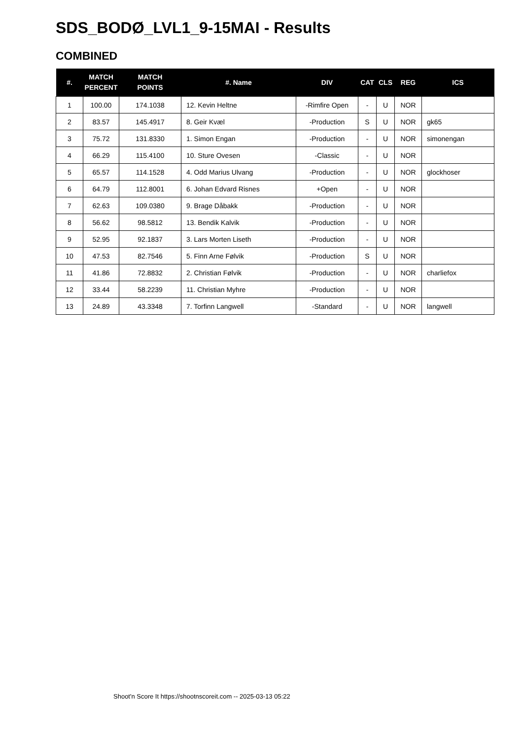SDS_BODØ_LVL1_9-15MAI - Results
COMBINED
| #. | MATCH PERCENT | MATCH POINTS | #. Name | DIV | CAT | CLS | REG | ICS |
| --- | --- | --- | --- | --- | --- | --- | --- | --- |
| 1 | 100.00 | 174.1038 | 12. Kevin Heltne | -Rimfire Open | - | U | NOR | |
| 2 | 83.57 | 145.4917 | 8. Geir Kvæl | -Production | S | U | NOR | gk65 |
| 3 | 75.72 | 131.8330 | 1. Simon Engan | -Production | - | U | NOR | simonengan |
| 4 | 66.29 | 115.4100 | 10. Sture Ovesen | -Classic | - | U | NOR | |
| 5 | 65.57 | 114.1528 | 4. Odd Marius Ulvang | -Production | - | U | NOR | glockhoser |
| 6 | 64.79 | 112.8001 | 6. Johan Edvard Risnes | +Open | - | U | NOR | |
| 7 | 62.63 | 109.0380 | 9. Brage Dåbakk | -Production | - | U | NOR | |
| 8 | 56.62 | 98.5812 | 13. Bendik Kalvik | -Production | - | U | NOR | |
| 9 | 52.95 | 92.1837 | 3. Lars Morten Liseth | -Production | - | U | NOR | |
| 10 | 47.53 | 82.7546 | 5. Finn Arne Følvik | -Production | S | U | NOR | |
| 11 | 41.86 | 72.8832 | 2. Christian Følvik | -Production | - | U | NOR | charliefox |
| 12 | 33.44 | 58.2239 | 11. Christian Myhre | -Production | - | U | NOR | |
| 13 | 24.89 | 43.3348 | 7. Torfinn Langwell | -Standard | - | U | NOR | langwell |
Shoot'n Score It https://shootnscoreit.com -- 2025-03-13 05:22